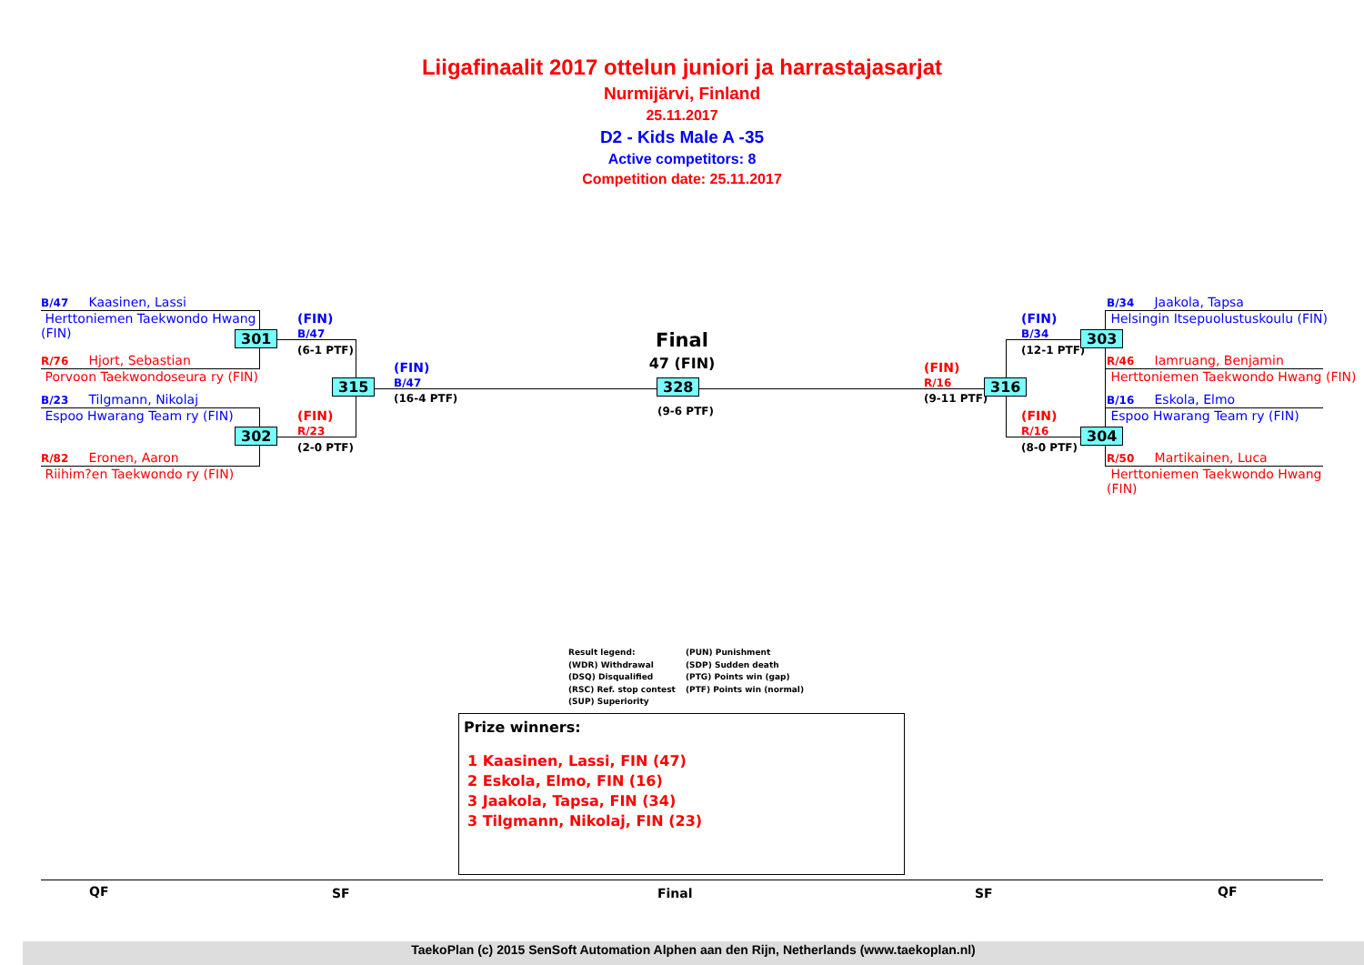Liigafinaalit 2017 ottelun juniori ja harrastajasarjat
Nurmijärvi, Finland
25.11.2017
D2 - Kids Male A -35
Active competitors: 8
Competition date: 25.11.2017
B/47 Kaasinen, Lassi
Herttoniemen Taekwondo Hwang (FIN)
301
R/76 Hjort, Sebastian
Porvoon Taekwondoseura ry (FIN)
B/23 Tilgmann, Nikolaj
Espoo Hwarang Team ry (FIN)
302
R/82 Eronen, Aaron
Riihim?en Taekwondo ry (FIN)
(FIN)
B/47
(6-1 PTF)
(FIN)
R/23
(2-0 PTF)
315
(FIN)
B/47
(16-4 PTF)
Final
47 (FIN)
328
(9-6 PTF)
(FIN)
R/16
(9-11 PTF)
316
(FIN)
B/34
(12-1 PTF)
(FIN)
R/16
(8-0 PTF)
303
304
B/34 Jaakola, Tapsa
Helsingin Itsepuolustuskoulu (FIN)
R/46 Iamruang, Benjamin
Herttoniemen Taekwondo Hwang (FIN)
B/16 Eskola, Elmo
Espoo Hwarang Team ry (FIN)
R/50 Martikainen, Luca
Herttoniemen Taekwondo Hwang (FIN)
Result legend:
(WDR) Withdrawal
(DSQ) Disqualified
(RSC) Ref. stop contest
(SUP) Superiority
(PUN) Punishment
(SDP) Sudden death
(PTG) Points win (gap)
(PTF) Points win (normal)
Prize winners:
1 Kaasinen, Lassi, FIN (47)
2 Eskola, Elmo, FIN (16)
3 Jaakola, Tapsa, FIN (34)
3 Tilgmann, Nikolaj, FIN (23)
QF SF Final SF QF
TaekoPlan (c) 2015 SenSoft Automation Alphen aan den Rijn, Netherlands (www.taekoplan.nl)